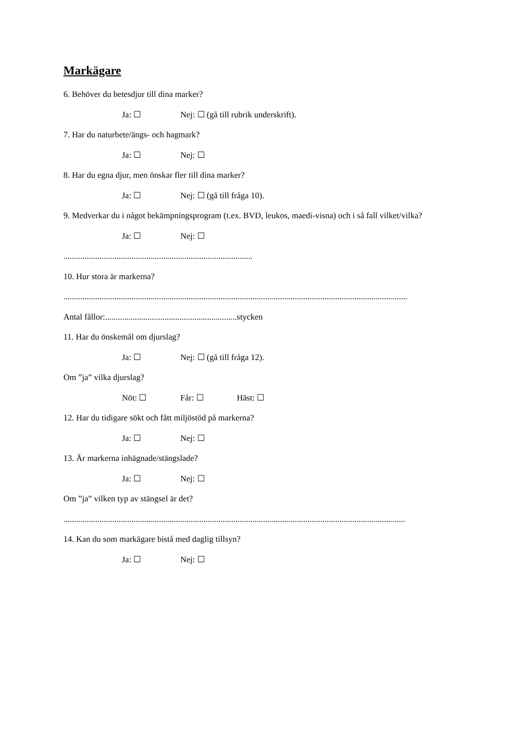Markägare
6. Behöver du betesdjur till dina marker?
Ja: ☐ Nej: ☐ (gå till rubrik underskrift).
7. Har du naturbete/ängs- och hagmark?
Ja: ☐ Nej: ☐
8. Har du egna djur, men önskar fler till dina marker?
Ja: ☐ Nej: ☐ (gå till fråga 10).
9. Medverkar du i något bekämpningsprogram (t.ex. BVD, leukos, maedi-visna) och i så fall vilket/vilka?
Ja: ☐ Nej: ☐
.........................................................................................
10. Hur stora är markerna?
..................................................................................................................................................................
Antal fållor:..............................................................stycken
11. Har du önskemål om djurslag?
Ja: ☐ Nej: ☐ (gå till fråga 12).
Om ”ja” vilka djurslag?
Nöt: ☐ Får: ☐ Häst: ☐
12. Har du tidigare sökt och fått miljöstöd på markerna?
Ja: ☐ Nej: ☐
13. Är markerna inhägnade/stängslade?
Ja: ☐ Nej: ☐
Om ”ja” vilken typ av stängsel är det?
.................................................................................................................................................................
14. Kan du som markägare bistå med daglig tillsyn?
Ja: ☐ Nej: ☐